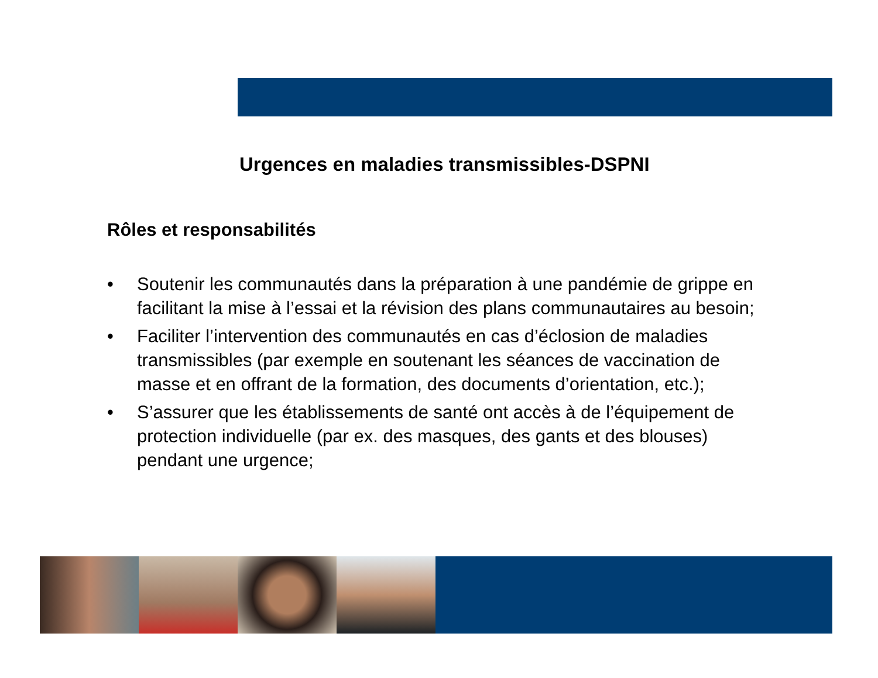Urgences en maladies transmissibles-DSPNI
Rôles et responsabilités
• Soutenir les communautés dans la préparation à une pandémie de grippe en facilitant la mise à l’essai et la révision des plans communautaires au besoin;
• Faciliter l’intervention des communautés en cas d’éclosion de maladies transmissibles (par exemple en soutenant les séances de vaccination de masse et en offrant de la formation, des documents d’orientation, etc.);
• S’assurer que les établissements de santé ont accès à de l’équipement de protection individuelle (par ex. des masques, des gants et des blouses) pendant une urgence;